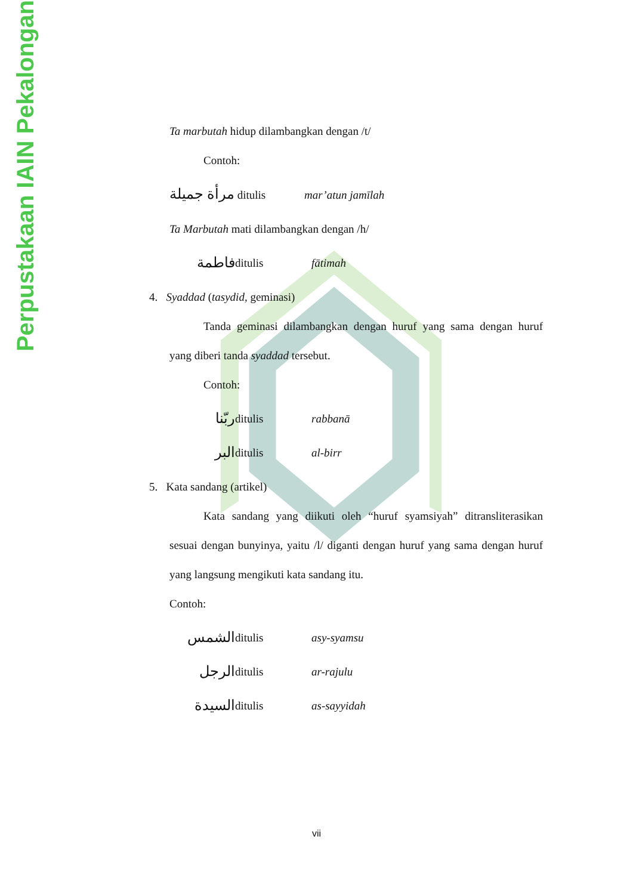Perpustakaan IAIN Pekalongan
Ta marbutah hidup dilambangkan dengan /t/
Contoh:
مرأة جميلة ditulis mar’atun jamīlah
Ta Marbutah mati dilambangkan dengan /h/
فاطمة ditulis fātimah
4. Syaddad (tasydid, geminasi)
Tanda geminasi dilambangkan dengan huruf yang sama dengan huruf yang diberi tanda syaddad tersebut.
Contoh:
ربّنا ditulis rabbanā
البر ditulis al-birr
5. Kata sandang (artikel)
Kata sandang yang diikuti oleh “huruf syamsiyah” ditransliterasikan sesuai dengan bunyinya, yaitu /l/ diganti dengan huruf yang sama dengan huruf yang langsung mengikuti kata sandang itu.
Contoh:
الشمس ditulis asy-syamsu
الرجل ditulis ar-rajulu
السيدة ditulis as-sayyidah
vii